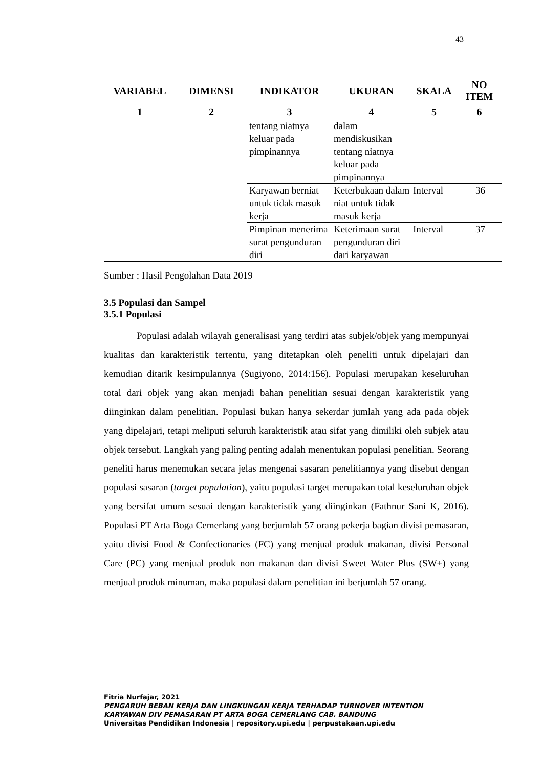43
| VARIABEL | DIMENSI | INDIKATOR | UKURAN | SKALA | NO ITEM |
| --- | --- | --- | --- | --- | --- |
| 1 | 2 | 3 | 4 | 5 | 6 |
| | | tentang niatnya keluar pada pimpinannya | dalam mendiskusikan tentang niatnya keluar pada pimpinannya | | |
| | | Karyawan berniat untuk tidak masuk kerja | Keterbukaan dalam niat untuk tidak masuk kerja | Interval | 36 |
| | | Pimpinan menerima surat pengunduran diri | Keterimaan surat pengunduran diri dari karyawan | Interval | 37 |
Sumber : Hasil Pengolahan Data 2019
3.5 Populasi dan Sampel
3.5.1 Populasi
Populasi adalah wilayah generalisasi yang terdiri atas subjek/objek yang mempunyai kualitas dan karakteristik tertentu, yang ditetapkan oleh peneliti untuk dipelajari dan kemudian ditarik kesimpulannya (Sugiyono, 2014:156). Populasi merupakan keseluruhan total dari objek yang akan menjadi bahan penelitian sesuai dengan karakteristik yang diinginkan dalam penelitian. Populasi bukan hanya sekerdar jumlah yang ada pada objek yang dipelajari, tetapi meliputi seluruh karakteristik atau sifat yang dimiliki oleh subjek atau objek tersebut. Langkah yang paling penting adalah menentukan populasi penelitian. Seorang peneliti harus menemukan secara jelas mengenai sasaran penelitiannya yang disebut dengan populasi sasaran (target population), yaitu populasi target merupakan total keseluruhan objek yang bersifat umum sesuai dengan karakteristik yang diinginkan (Fathnur Sani K, 2016). Populasi PT Arta Boga Cemerlang yang berjumlah 57 orang pekerja bagian divisi pemasaran, yaitu divisi Food & Confectionaries (FC) yang menjual produk makanan, divisi Personal Care (PC) yang menjual produk non makanan dan divisi Sweet Water Plus (SW+) yang menjual produk minuman, maka populasi dalam penelitian ini berjumlah 57 orang.
Fitria Nurfajar, 2021
PENGARUH BEBAN KERJA DAN LINGKUNGAN KERJA TERHADAP TURNOVER INTENTION
KARYAWAN DIV PEMASARAN PT ARTA BOGA CEMERLANG CAB. BANDUNG
Universitas Pendidikan Indonesia | repository.upi.edu | perpustakaan.upi.edu